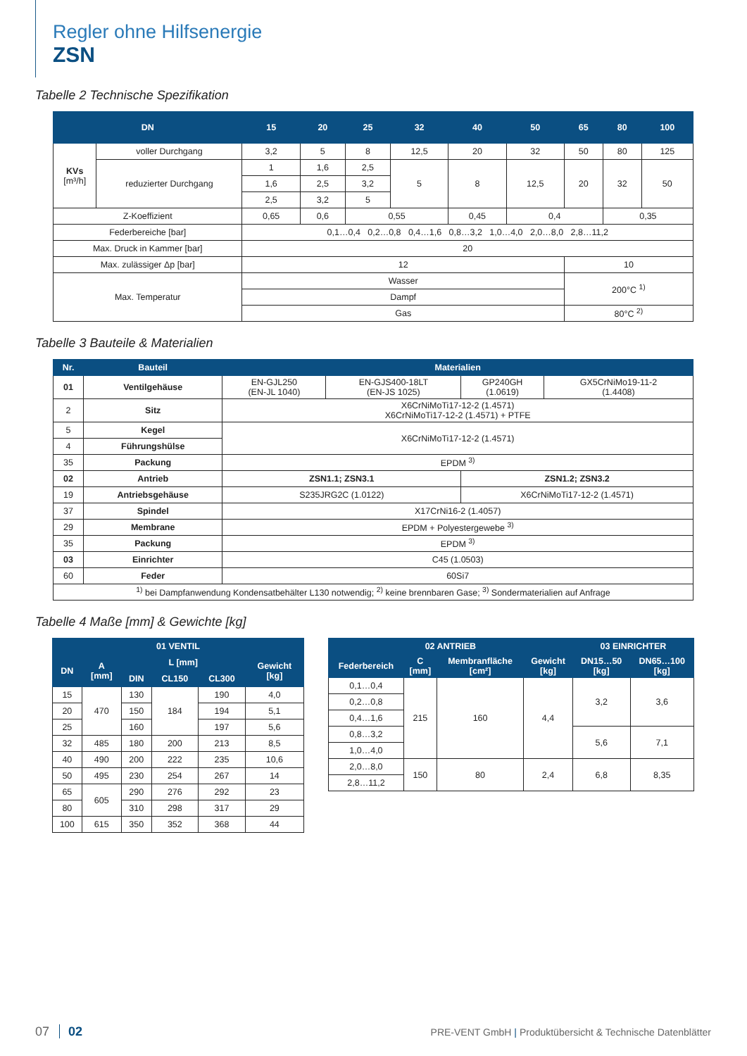Regler ohne Hilfsenergie
ZSN
Tabelle 2 Technische Spezifikation
| DN | | 15 | 20 | 25 | 32 | 40 | 50 | 65 | 80 | 100 |
| --- | --- | --- | --- | --- | --- | --- | --- | --- | --- | --- |
| KVs [m³/h] | voller Durchgang | 3,2 | 5 | 8 | 12,5 | 20 | 32 | 50 | 80 | 125 |
| | reduzierter Durchgang | 1 | 1,6 | 2,5 | 5 | 8 | 12,5 | 20 | 32 | 50 |
| | | 1,6 | 2,5 | 3,2 | | | | | | |
| | | 2,5 | 3,2 | 5 | | | | | | |
| Z-Koeffizient | | 0,65 | 0,6 | 0,55 | | 0,45 | 0,4 | | 0,35 | |
| Federbereiche [bar] | | 0,1…0,4 0,2…0,8 0,4…1,6 0,8…3,2 1,0…4,0 2,0…8,0 2,8…11,2 | | | | | | | | |
| Max. Druck in Kammer [bar] | | 20 | | | | | | | | |
| Max. zulässiger Δp [bar] | | 12 | | | | | | 10 | | |
| Max. Temperatur | | Wasser | | | | | | 200°C <sup>1)</sup> | | |
| | | Dampf | | | | | | | | |
| | | Gas | | | | | | 80°C <sup>2)</sup> | | |
Tabelle 3 Bauteile & Materialien
| Nr. | Bauteil | Materialien | | | |
| --- | --- | --- | --- | --- | --- |
| 01 | Ventilgehäuse | EN-GJL250 (EN-JL 1040) | EN-GJS400-18LT (EN-JS 1025) | GP240GH (1.0619) | GX5CrNiMo19-11-2 (1.4408) |
| 2 | Sitz | X6CrNiMoTi17-12-2 (1.4571) X6CrNiMoTi17-12-2 (1.4571) + PTFE | | | |
| 5 | Kegel | X6CrNiMoTi17-12-2 (1.4571) | | | |
| 4 | Führungshülse | | | | |
| 35 | Packung | EPDM <sup>3)</sup> | | | |
| 02 | Antrieb | ZSN1.1; ZSN3.1 | | ZSN1.2; ZSN3.2 | |
| 19 | Antriebsgehäuse | S235JRG2C (1.0122) | | X6CrNiMoTi17-12-2 (1.4571) | |
| 37 | Spindel | X17CrNi16-2 (1.4057) | | | |
| 29 | Membrane | EPDM + Polyestergewebe <sup>3)</sup> | | | |
| 35 | Packung | EPDM <sup>3)</sup> | | | |
| 03 | Einrichter | C45 (1.0503) | | | |
| 60 | Feder | 60Si7 | | | |
| <sup>1)</sup> bei Dampfanwendung Kondensatbehälter L130 notwendig; <sup>2)</sup> keine brennbaren Gase; <sup>3)</sup> Sondermaterialien auf Anfrage | | | | | |
Tabelle 4 Maße [mm] & Gewichte [kg]
| 01 VENTIL | | | | | |
| --- | --- | --- | --- | --- | --- |
| DN | A [mm] | L [mm] | | | Gewicht [kg] |
| | | DIN | CL150 | CL300 | |
| 15 | 470 | 130 | 184 | 190 | 4,0 |
| 20 | | 150 | | 194 | 5,1 |
| 25 | | 160 | | 197 | 5,6 |
| 32 | 485 | 180 | 200 | 213 | 8,5 |
| 40 | 490 | 200 | 222 | 235 | 10,6 |
| 50 | 495 | 230 | 254 | 267 | 14 |
| 65 | 605 | 290 | 276 | 292 | 23 |
| 80 | | 310 | 298 | 317 | 29 |
| 100 | 615 | 350 | 352 | 368 | 44 |
| 02 ANTRIEB | | | | 03 EINRICHTER | |
| --- | --- | --- | --- | --- | --- |
| Federbereich | C [mm] | Membranfläche [cm²] | Gewicht [kg] | DN15…50 [kg] | DN65…100 [kg] |
| 0,1…0,4 | 215 | 160 | 4,4 | 3,2 | 3,6 |
| 0,2…0,8 | | | | | |
| 0,4…1,6 | | | | | |
| 0,8…3,2 | | | | 5,6 | 7,1 |
| 1,0…4,0 | | | | | |
| 2,0…8,0 | 150 | 80 | 2,4 | 6,8 | 8,35 |
| 2,8…11,2 | | | | | |
07 02
PRE-VENT GmbH | Produktübersicht & Technische Datenblätter